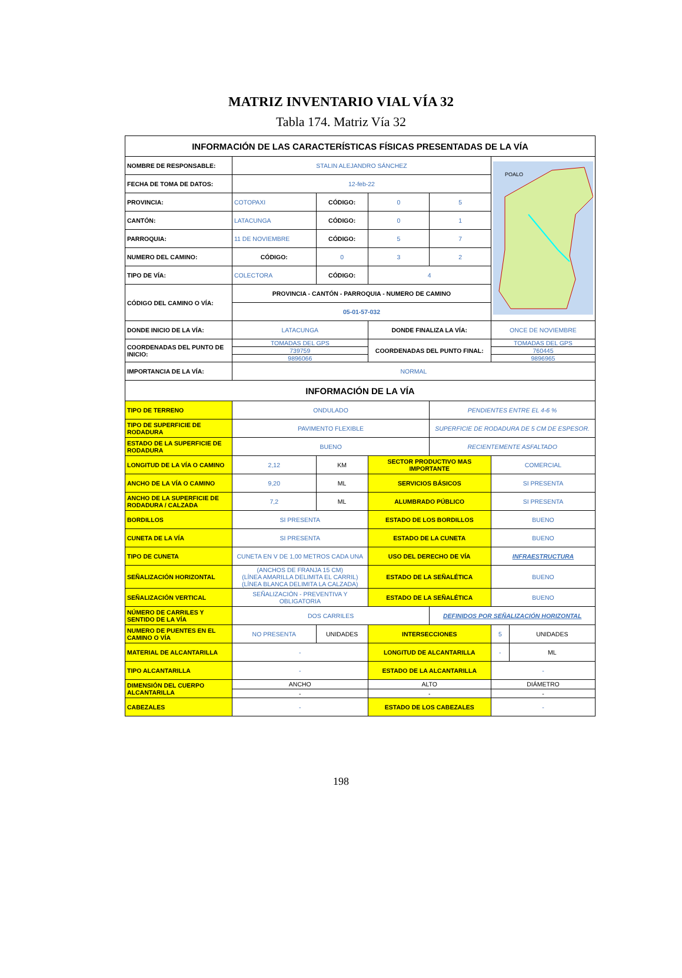MATRIZ INVENTARIO VIAL VÍA 32
Tabla 174. Matriz Vía 32
| INFORMACIÓN DE LAS CARACTERÍSTICAS FÍSICAS PRESENTADAS DE LA VÍA | | | | | | |
| NOMBRE DE RESPONSABLE: | STALIN ALEJANDRO SÁNCHEZ | | | | POALO | |
| FECHA DE TOMA DE DATOS: | 12-feb-22 | | | | | |
| PROVINCIA: | COTOPAXI | CÓDIGO: | 0 | 5 | | |
| CANTÓN: | LATACUNGA | CÓDIGO: | 0 | 1 | | |
| PARROQUIA: | 11 DE NOVIEMBRE | CÓDIGO: | 5 | 7 | | |
| NUMERO DEL CAMINO: | CÓDIGO: | 0 | 3 | 2 | | |
| TIPO DE VÍA: | COLECTORA | CÓDIGO: | 4 | | | |
| CÓDIGO DEL CAMINO O VÍA: | PROVINCIA - CANTÓN - PARROQUIA - NUMERO DE CAMINO | | | | | |
| | 05-01-57-032 | | | | | |
| DONDE INICIO DE LA VÍA: | LATACUNGA | | DONDE FINALIZA LA VÍA: | | ONCE DE NOVIEMBRE | |
| COORDENADAS DEL PUNTO DE INICIO: | TOMADAS DEL GPS | | COORDENADAS DEL PUNTO FINAL: | | TOMADAS DEL GPS | |
| | 739759 | | | | 760445 | |
| | 9896066 | | | | 9896965 | |
| IMPORTANCIA DE LA VÍA: | NORMAL | | | | | |
| INFORMACIÓN DE LA VÍA | | | | | | |
| TIPO DE TERRENO | ONDULADO | | | PENDIENTES ENTRE EL 4-6 % | | |
| TIPO DE SUPERFICIE DE RODADURA | PAVIMENTO FLEXIBLE | | | SUPERFICIE DE RODADURA DE 5 CM DE ESPESOR. | | |
| ESTADO DE LA SUPERFICIE DE RODADURA | BUENO | | | RECIENTEMENTE ASFALTADO | | |
| LONGITUD DE LA VÍA O CAMINO | 2,12 | KM | SECTOR PRODUCTIVO MAS IMPORTANTE | | COMERCIAL | |
| ANCHO DE LA VÍA O CAMINO | 9,20 | ML | SERVICIOS BÁSICOS | | SI PRESENTA | |
| ANCHO DE LA SUPERFICIE DE RODADURA / CALZADA | 7,2 | ML | ALUMBRADO PÚBLICO | | SI PRESENTA | |
| BORDILLOS | SI PRESENTA | | ESTADO DE LOS BORDILLOS | | BUENO | |
| CUNETA DE LA VÍA | SI PRESENTA | | ESTADO DE LA CUNETA | | BUENO | |
| TIPO DE CUNETA | CUNETA EN V DE 1,00 METROS CADA UNA | | USO DEL DERECHO DE VÍA | | INFRAESTRUCTURA | |
| SEÑALIZACIÓN HORIZONTAL | (ANCHOS DE FRANJA 15 CM) (LÍNEA AMARILLA DELIMITA EL CARRIL) (LÍNEA BLANCA DELIMITA LA CALZADA) | | ESTADO DE LA SEÑALÉTICA | | BUENO | |
| SEÑALIZACIÓN VERTICAL | SEÑALIZACIÓN - PREVENTIVA Y OBLIGATORIA | | ESTADO DE LA SEÑALÉTICA | | BUENO | |
| NÚMERO DE CARRILES Y SENTIDO DE LA VÍA | DOS CARRILES | | | DEFINIDOS POR SEÑALIZACIÓN HORIZONTAL | | |
| NUMERO DE PUENTES EN EL CAMINO O VÍA | NO PRESENTA | UNIDADES | INTERSECCIONES | | 5 | UNIDADES |
| MATERIAL DE ALCANTARILLA | - | | LONGITUD DE ALCANTARILLA | | - | ML |
| TIPO ALCANTARILLA | - | | ESTADO DE LA ALCANTARILLA | | - | |
| DIMENSIÓN DEL CUERPO ALCANTARILLA | ANCHO | | ALTO | | DIÁMETRO | |
| | - | | - | | - | |
| CABEZALES | - | | ESTADO DE LOS CABEZALES | | - | |
198